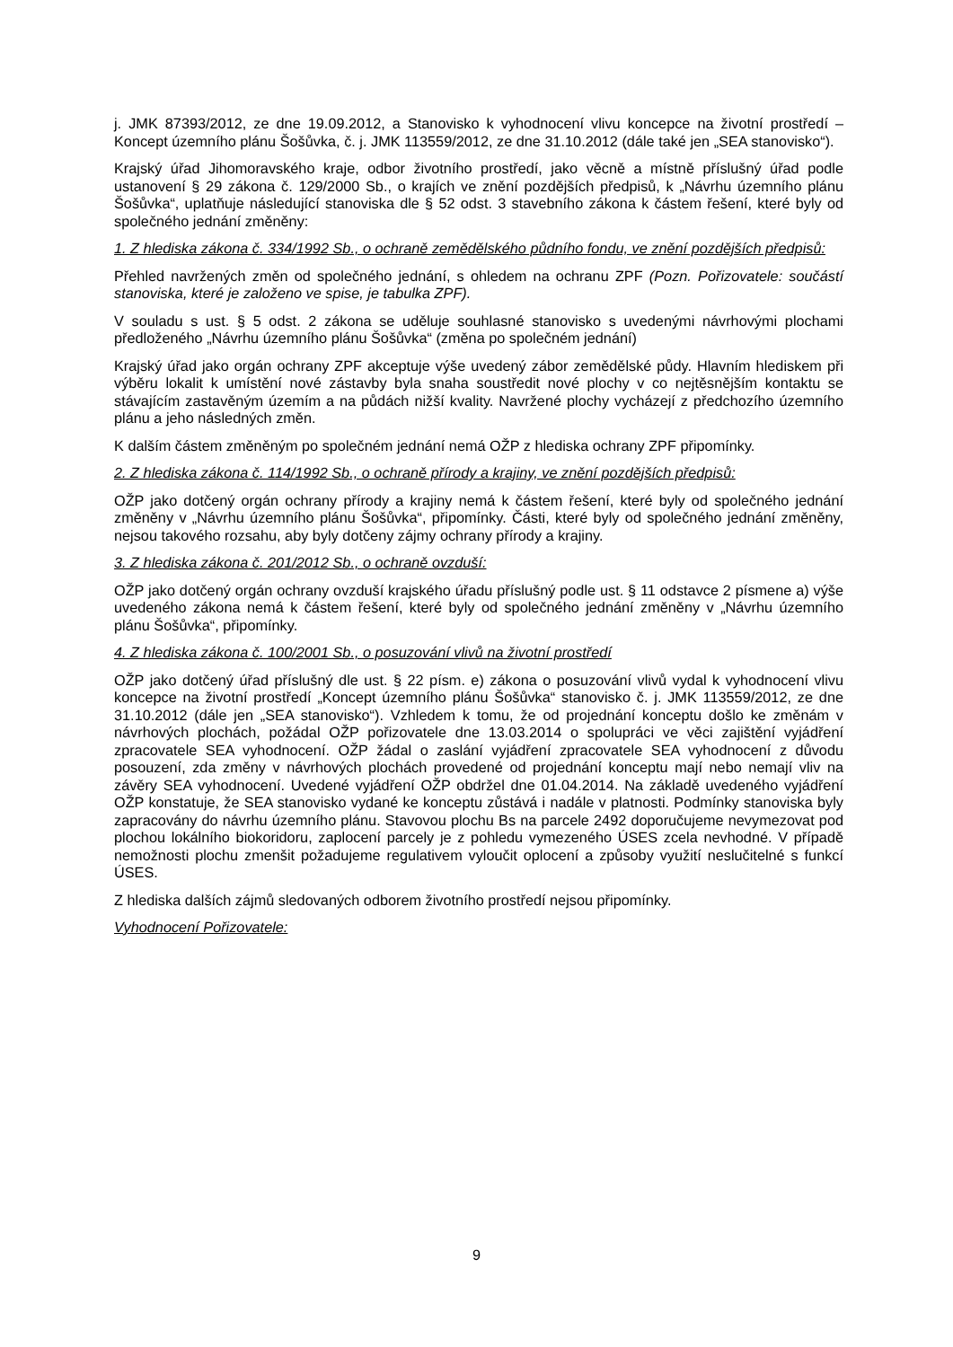j. JMK 87393/2012, ze dne 19.09.2012, a Stanovisko k vyhodnocení vlivu koncepce na životní prostředí – Koncept územního plánu Šošůvka, č. j. JMK 113559/2012, ze dne 31.10.2012 (dále také jen „SEA stanovisko“).
Krajský úřad Jihomoravského kraje, odbor životního prostředí, jako věcně a místně příslušný úřad podle ustanovení § 29 zákona č. 129/2000 Sb., o krajích ve znění pozdějších předpisů, k „Návrhu územního plánu Šošůvka“, uplatňuje následující stanoviska dle § 52 odst. 3 stavebního zákona k částem řešení, které byly od společného jednání změněny:
1. Z hlediska zákona č. 334/1992 Sb., o ochraně zemědělského půdního fondu, ve znění pozdějších předpisů:
Přehled navržených změn od společného jednání, s ohledem na ochranu ZPF (Pozn. Pořizovatele: součástí stanoviska, které je založeno ve spise, je tabulka ZPF).
V souladu s ust. § 5 odst. 2 zákona se uděluje souhlasné stanovisko s uvedenými návrhovými plochami předloženého „Návrhu územního plánu Šošůvka“ (změna po společném jednání)
Krajský úřad jako orgán ochrany ZPF akceptuje výše uvedený zábor zemědělské půdy. Hlavním hlediskem při výběru lokalit k umístění nové zástavby byla snaha soustředit nové plochy v co nejtěsnějším kontaktu se stávajícím zastavěným územím a na půdách nižší kvality. Navržené plochy vycházejí z předchozího územního plánu a jeho následných změn.
K dalším částem změněným po společném jednání nemá OŽP z hlediska ochrany ZPF připomínky.
2. Z hlediska zákona č. 114/1992 Sb., o ochraně přírody a krajiny, ve znění pozdějších předpisů:
OŽP jako dotčený orgán ochrany přírody a krajiny nemá k částem řešení, které byly od společného jednání změněny v „Návrhu územního plánu Šošůvka“, připomínky. Části, které byly od společného jednání změněny, nejsou takového rozsahu, aby byly dotčeny zájmy ochrany přírody a krajiny.
3. Z hlediska zákona č. 201/2012 Sb., o ochraně ovzduší:
OŽP jako dotčený orgán ochrany ovzduší krajského úřadu příslušný podle ust. § 11 odstavce 2 písmene a) výše uvedeného zákona nemá k částem řešení, které byly od společného jednání změněny v „Návrhu územního plánu Šošůvka“, připomínky.
4. Z hlediska zákona č. 100/2001 Sb., o posuzování vlivů na životní prostředí
OŽP jako dotčený úřad příslušný dle ust. § 22 písm. e) zákona o posuzování vlivů vydal k vyhodnocení vlivu koncepce na životní prostředí „Koncept územního plánu Šošůvka“ stanovisko č. j. JMK 113559/2012, ze dne 31.10.2012 (dále jen „SEA stanovisko“). Vzhledem k tomu, že od projednání konceptu došlo ke změnám v návrhových plochách, požádal OŽP pořizovatele dne 13.03.2014 o spolupráci ve věci zajištění vyjádření zpracovatele SEA vyhodnocení. OŽP žádal o zaslání vyjádření zpracovatele SEA vyhodnocení z důvodu posouzení, zda změny v návrhových plochách provedené od projednání konceptu mají nebo nemají vliv na závěry SEA vyhodnocení. Uvedené vyjádření OŽP obdržel dne 01.04.2014. Na základě uvedeného vyjádření OŽP konstatuje, že SEA stanovisko vydané ke konceptu zůstává i nadále v platnosti. Podmínky stanoviska byly zapracovány do návrhu územního plánu. Stavovou plochu Bs na parcele 2492 doporučujeme nevymezovat pod plochou lokálního biokoridoru, zaplocení parcely je z pohledu vymezeného ÚSES zcela nevhodné. V případě nemožnosti plochu zmenšit požadujeme regulativem vyloučit oplocení a způsoby využití neslučitelné s funkcí ÚSES.
Z hlediska dalších zájmů sledovaných odborem životního prostředí nejsou připomínky.
Vyhodnocení Pořizovatele:
9